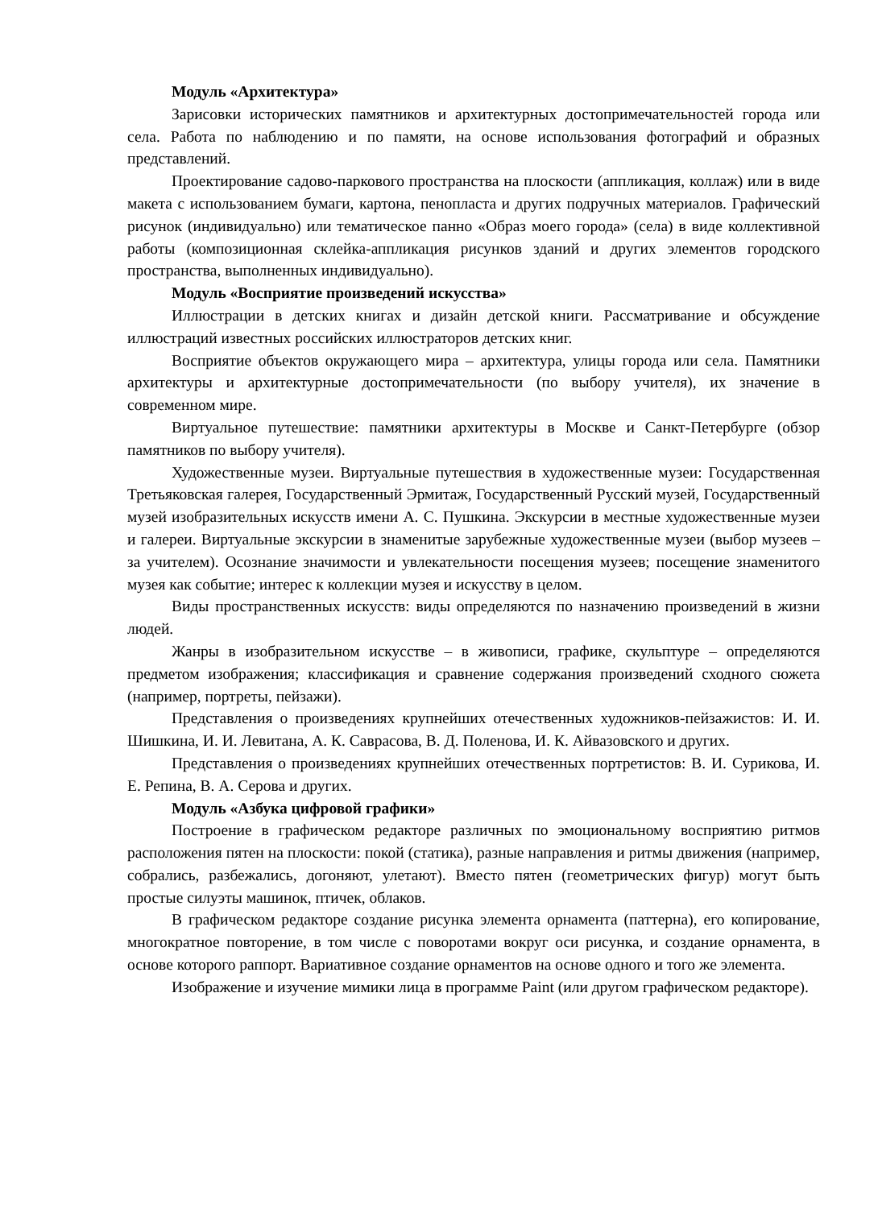Модуль «Архитектура»
Зарисовки исторических памятников и архитектурных достопримечательностей города или села. Работа по наблюдению и по памяти, на основе использования фотографий и образных представлений.
Проектирование садово-паркового пространства на плоскости (аппликация, коллаж) или в виде макета с использованием бумаги, картона, пенопласта и других подручных материалов. Графический рисунок (индивидуально) или тематическое панно «Образ моего города» (села) в виде коллективной работы (композиционная склейка-аппликация рисунков зданий и других элементов городского пространства, выполненных индивидуально).
Модуль «Восприятие произведений искусства»
Иллюстрации в детских книгах и дизайн детской книги. Рассматривание и обсуждение иллюстраций известных российских иллюстраторов детских книг.
Восприятие объектов окружающего мира – архитектура, улицы города или села. Памятники архитектуры и архитектурные достопримечательности (по выбору учителя), их значение в современном мире.
Виртуальное путешествие: памятники архитектуры в Москве и Санкт-Петербурге (обзор памятников по выбору учителя).
Художественные музеи. Виртуальные путешествия в художественные музеи: Государственная Третьяковская галерея, Государственный Эрмитаж, Государственный Русский музей, Государственный музей изобразительных искусств имени А. С. Пушкина. Экскурсии в местные художественные музеи и галереи. Виртуальные экскурсии в знаменитые зарубежные художественные музеи (выбор музеев – за учителем). Осознание значимости и увлекательности посещения музеев; посещение знаменитого музея как событие; интерес к коллекции музея и искусству в целом.
Виды пространственных искусств: виды определяются по назначению произведений в жизни людей.
Жанры в изобразительном искусстве – в живописи, графике, скульптуре – определяются предметом изображения; классификация и сравнение содержания произведений сходного сюжета (например, портреты, пейзажи).
Представления о произведениях крупнейших отечественных художников-пейзажистов: И. И. Шишкина, И. И. Левитана, А. К. Саврасова, В. Д. Поленова, И. К. Айвазовского и других.
Представления о произведениях крупнейших отечественных портретистов: В. И. Сурикова, И. Е. Репина, В. А. Серова и других.
Модуль «Азбука цифровой графики»
Построение в графическом редакторе различных по эмоциональному восприятию ритмов расположения пятен на плоскости: покой (статика), разные направления и ритмы движения (например, собрались, разбежались, догоняют, улетают). Вместо пятен (геометрических фигур) могут быть простые силуэты машинок, птичек, облаков.
В графическом редакторе создание рисунка элемента орнамента (паттерна), его копирование, многократное повторение, в том числе с поворотами вокруг оси рисунка, и создание орнамента, в основе которого раппорт. Вариативное создание орнаментов на основе одного и того же элемента.
Изображение и изучение мимики лица в программе Paint (или другом графическом редакторе).